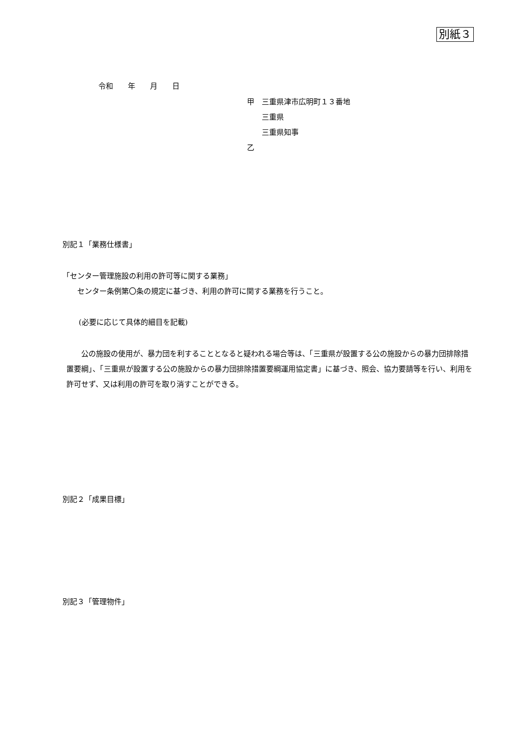別紙３
令和　　年　　月　　日
甲　三重県津市広明町１３番地
　　三重県
　　三重県知事
乙
別記１「業務仕様書」
「センター管理施設の利用の許可等に関する業務」
　　センター条例第〇条の規定に基づき、利用の許可に関する業務を行うこと。
(必要に応じて具体的細目を記載)
　　公の施設の使用が、暴力団を利することとなると疑われる場合等は、「三重県が設置する公の施設からの暴力団排除措置要綱」、「三重県が設置する公の施設からの暴力団排除措置要綱運用協定書」に基づき、照会、協力要請等を行い、利用を許可せず、又は利用の許可を取り消すことができる。
別記２「成果目標」
別記３「管理物件」